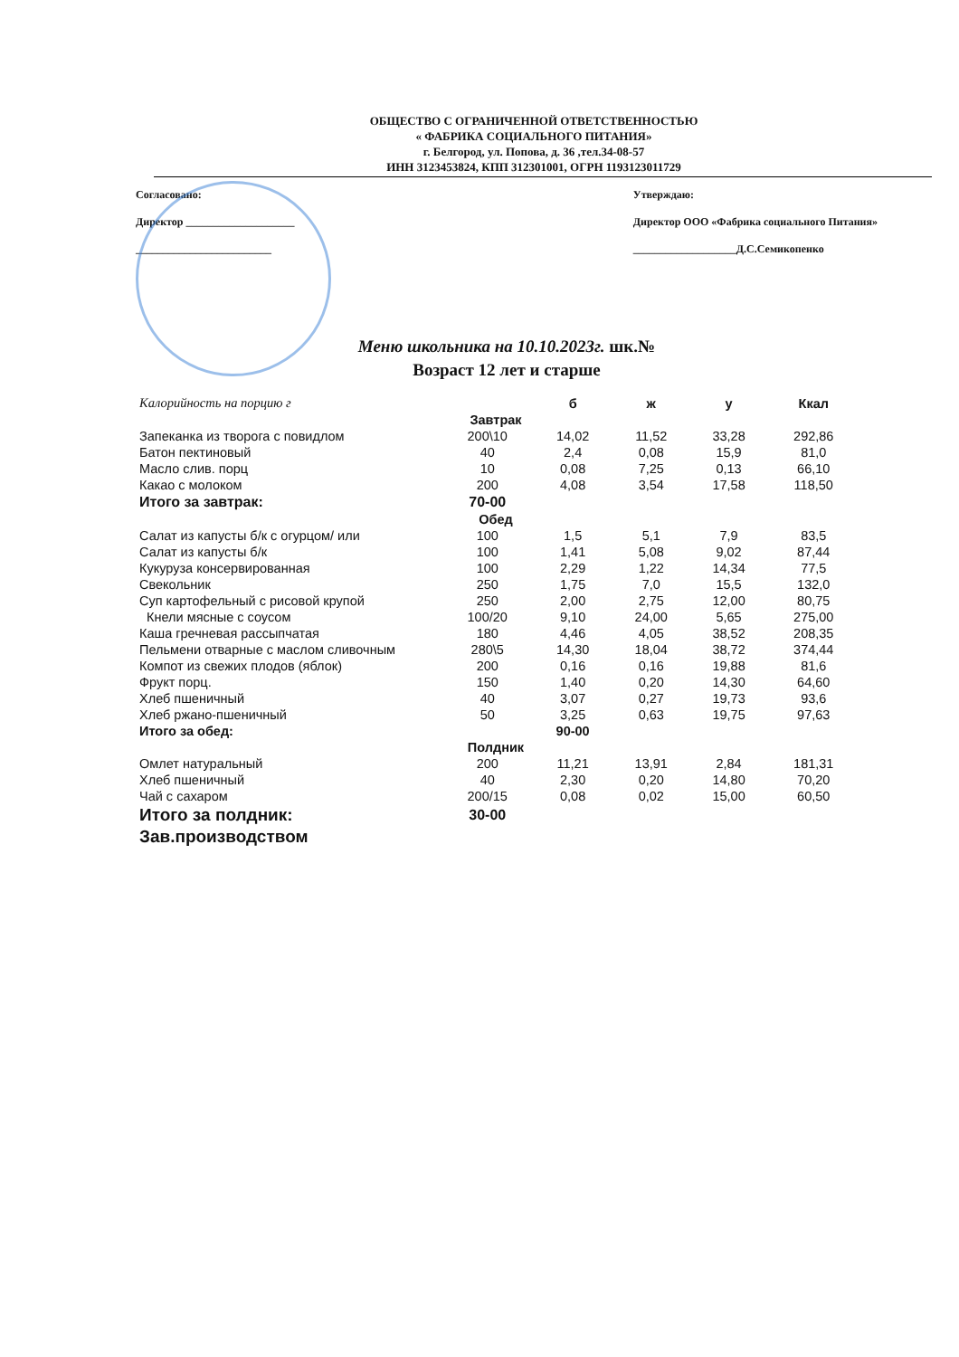ОБЩЕСТВО С ОГРАНИЧЕННОЙ ОТВЕТСТВЕННОСТЬЮ
« ФАБРИКА СОЦИАЛЬНОГО ПИТАНИЯ»
г. Белгород, ул. Попова, д. 36 ,тел.34-08-57
ИНН 3123453824, КПП 312301001, ОГРН 1193123011729
Согласовано:
Директор ____________________
_________________________
Утверждаю:
Директор ООО «Фабрика социального Питания»
___________________Д.С.Семикопенко
Меню школьника на 10.10.2023г. шк.№
Возраст 12 лет и старше
| Калорийность на порцию г | | б | ж | у | Ккал |
| --- | --- | --- | --- | --- | --- |
| Завтрак | | | | | |
| Запеканка из творога с повидлом | 200\10 | 14,02 | 11,52 | 33,28 | 292,86 |
| Батон пектиновый | 40 | 2,4 | 0,08 | 15,9 | 81,0 |
| Масло слив. порц | 10 | 0,08 | 7,25 | 0,13 | 66,10 |
| Какао с молоком | 200 | 4,08 | 3,54 | 17,58 | 118,50 |
| Итого за завтрак: | 70-00 | | | | |
| Обед | | | | | |
| Салат из капусты б/к с огурцом/ или | 100 | 1,5 | 5,1 | 7,9 | 83,5 |
| Салат из капусты б/к | 100 | 1,41 | 5,08 | 9,02 | 87,44 |
| Кукуруза консервированная | 100 | 2,29 | 1,22 | 14,34 | 77,5 |
| Свекольник | 250 | 1,75 | 7,0 | 15,5 | 132,0 |
| Суп картофельный с рисовой крупой | 250 | 2,00 | 2,75 | 12,00 | 80,75 |
| Кнели мясные с соусом | 100/20 | 9,10 | 24,00 | 5,65 | 275,00 |
| Каша гречневая рассыпчатая | 180 | 4,46 | 4,05 | 38,52 | 208,35 |
| Пельмени отварные с маслом сливочным | 280\5 | 14,30 | 18,04 | 38,72 | 374,44 |
| Компот из свежих плодов (яблок) | 200 | 0,16 | 0,16 | 19,88 | 81,6 |
| Фрукт порц. | 150 | 1,40 | 0,20 | 14,30 | 64,60 |
| Хлеб пшеничный | 40 | 3,07 | 0,27 | 19,73 | 93,6 |
| Хлеб ржано-пшеничный | 50 | 3,25 | 0,63 | 19,75 | 97,63 |
| Итого за обед: | | 90-00 | | | |
| Полдник | | | | | |
| Омлет натуральный | 200 | 11,21 | 13,91 | 2,84 | 181,31 |
| Хлеб пшеничный | 40 | 2,30 | 0,20 | 14,80 | 70,20 |
| Чай с сахаром | 200/15 | 0,08 | 0,02 | 15,00 | 60,50 |
| Итого за полдник: | 30-00 | | | | |
| Зав.производством | | | | | |